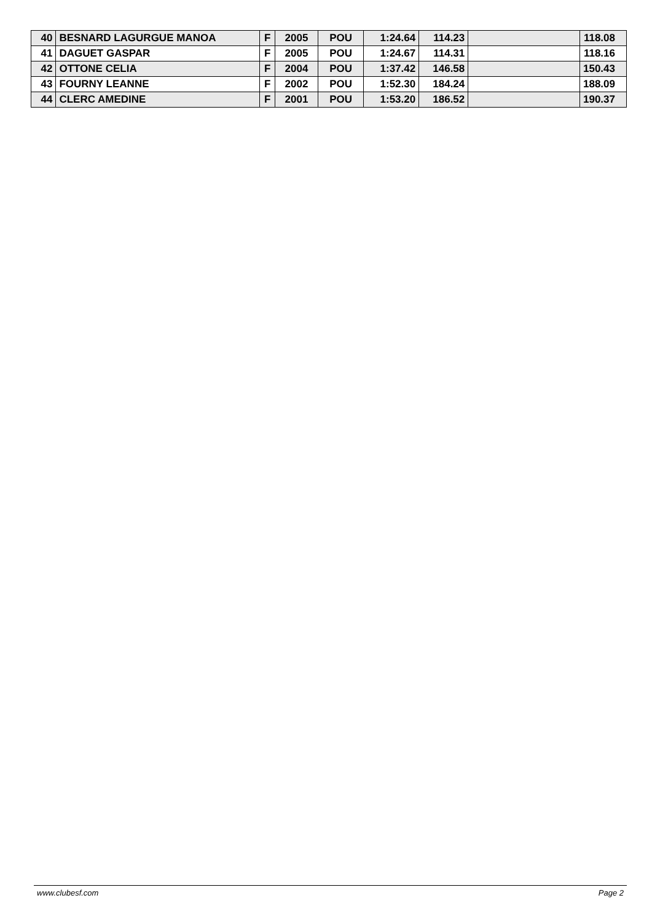| 40 | BESNARD LAGURGUE MANOA | F | 2005 | POU | 1:24.64 | 114.23 | | 118.08 |
| 41 | DAGUET GASPAR | F | 2005 | POU | 1:24.67 | 114.31 | | 118.16 |
| 42 | OTTONE CELIA | F | 2004 | POU | 1:37.42 | 146.58 | | 150.43 |
| 43 | FOURNY LEANNE | F | 2002 | POU | 1:52.30 | 184.24 | | 188.09 |
| 44 | CLERC AMEDINE | F | 2001 | POU | 1:53.20 | 186.52 | | 190.37 |
www.clubesf.com Page 2